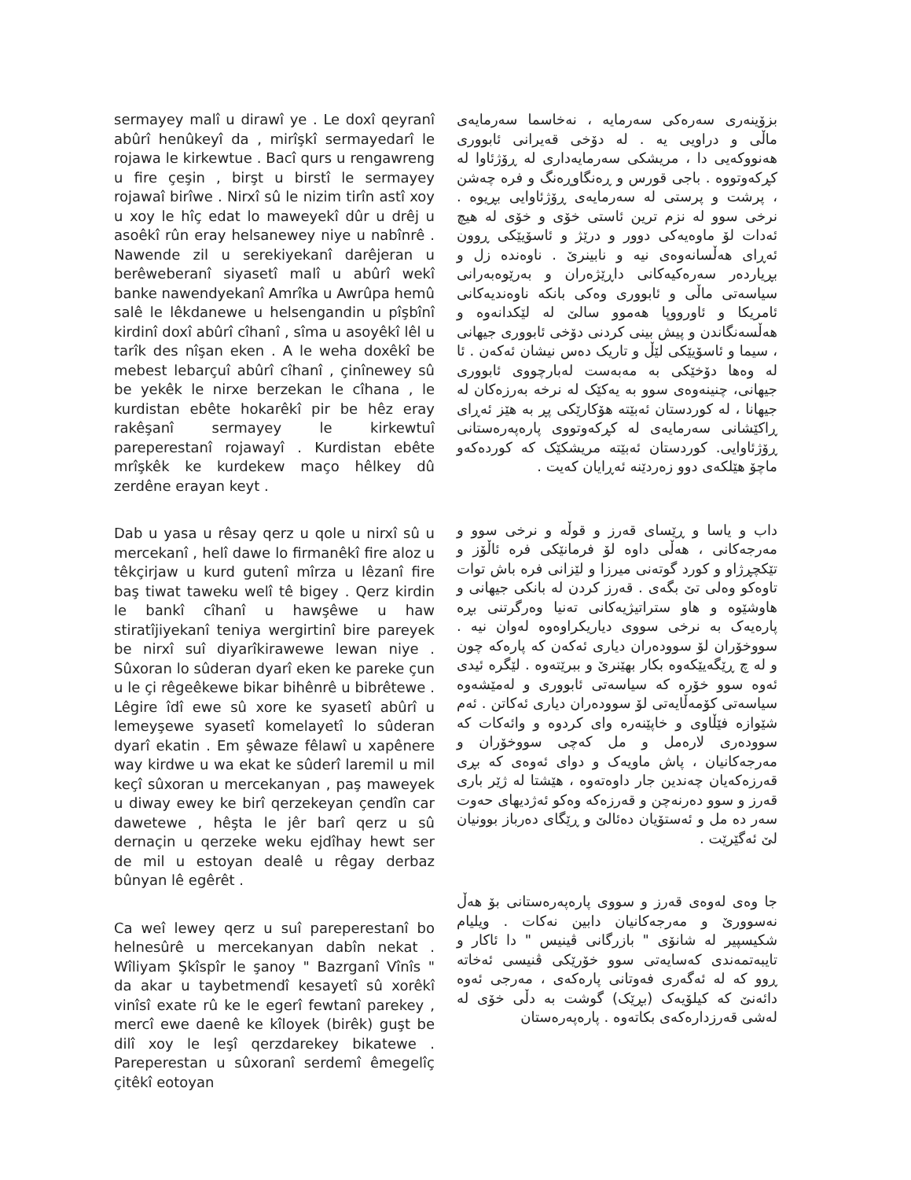sermayey malî u dirawî ye . Le doxî qeyranî abûrî henûkeyî da , mirîşkî sermayedarî le rojawa le kirkewtue . Bacî qurs u rengawreng u fire çeşin , birşt u birstî le sermayey rojawaî birîwe . Nirxî sû le nizim tirîn astî xoy u xoy le hîç edat lo maweyekî dûr u drêj u asoêkî rûn eray helsanewey niye u nabînrê . Nawende zil u serekiyekanî darêjeran u berêweberanî siyasetî malî u abûrî wekî banke nawendyekanî Amrîka u Awrûpa hemû salê le lêkdanewe u helsengandin u pîşbînî kirdinî doxî abûrî cîhanî , sîma u asoyêkî lêl u tarîk des nîşan eken . A le weha doxêkî be mebest lebarçuî abûrî cîhanî , çinînewey sû be yekêk le nirxe berzekan le cîhana , le kurdistan ebête hokarêkî pir be hêz eray rakêşanî sermayey le kirkewtuî pareperestanî rojawayî . Kurdistan ebête mrîşkêk ke kurdekew maço hêlkey dû zerdêne erayan keyt .
Dab u yasa u rêsay qerz u qole u nirxî sû u mercekanî , helî dawe lo firmanêkî fire aloz u têkçirjaw u kurd gutenî mîrza u lêzanî fire baş tiwat taweku welî tê bigey . Qerz kirdin le bankî cîhanî u hawşêwe u haw stiratîjiyekanî teniya wergirtinî bire pareyek be nirxî suî diyarîkirawewe lewan niye . Sûxoran lo sûderan dyarî eken ke pareke çun u le çi rêgeêkewe bikar bihênrê u bibrêtewe . Lêgire îdî ewe sû xore ke syasetî abûrî u lemeyşewe syasetî komelayetî lo sûderan dyarî ekatin . Em şêwaze fêlawî u xapênere way kirdwe u wa ekat ke sûderî laremil u mil keçî sûxoran u mercekanyan , paş maweyek u diway ewey ke birî qerzekeyan çendîn car dawetewe , hêşta le jêr barî qerz u sû dernaçin u qerzeke weku ejdîhay hewt ser de mil u estoyan dealê u rêgay derbaz bûnyan lê egêrêt .
Ca weî lewey qerz u suî pareperestanî bo helnesûrê u mercekanyan dabîn nekat . Wîliyam Şkîspîr le şanoy " Bazrganî Vînîs " da akar u taybetmendî kesayetî sû xorêkî vinîsî exate rû ke le egerî fewtanî parekey , mercî ewe daenê ke kîloyek (birêk) guşt be dilî xoy le leşî qerzdarekey bikatewe . Pareperestan u sûxoranî serdemî êmegelîç çitêkî eotoyan
بزۆینەری سەرەکی سەرمایە ، نەخاسما سەرمایەی ماڵی و دراویی یە . لە دۆخی قەیرانی ئابووری هەنووکەیی دا ، مریشکی سەرمایەداری لە ڕۆژئاوا لە کڕکەوتووە . باجی قورس و ڕەنگاوڕەنگ و فرە چەشن ، پرشت و پرستی لە سەرمایەی ڕۆژئاوایی بڕیوە . نرخی سوو لە نزم ترین ئاستی خۆی و خۆی لە هیچ ئەدات لۆ ماوەیەکی دوور و درێژ و ئاسۆیێکی ڕوون ئەڕای هەڵسانەوەی نیە و نابینرێ . ناوەندە زل و بڕیاردەر سەرەکیەکانی داڕێژەران و بەرێوەبەرانی سیاسەتی ماڵی و ئابووری وەکی بانکە ناوەندیەکانی ئامریکا و ئاورووپا هەموو سالێ لە لێکدانەوە و هەڵسەنگاندن و پیش بینی کردنی دۆخی ئابووری جیهانی ، سیما و ئاسۆیێکی لێڵ و تاریک دەس نیشان ئەکەن . ئا لە وەها دۆخێکی بە مەبەست لەبارچووی ئابووری جیهانی، چنینەوەی سوو بە یەکێک لە نرخە بەرزەکان لە جیهانا ، لە کوردستان ئەبێتە هۆکارێکی پڕ بە هێز ئەڕای ڕاکێشانی سەرمایەی لە کڕکەوتووی پارەپەرەستانی ڕۆژئاوایی. کوردستان ئەبێتە مریشکێک کە کوردەکەو ماچۆ هێلکەی دوو زەردێنە ئەڕایان کەیت .
داب و یاسا و ڕێسای قەرز و قوڵە و نرخی سوو و مەرجەکانی ، هەڵی داوە لۆ فرمانێکی فرە ئاڵۆز و تێکچڕژاو و کورد گوتەنی میرزا و لێزانی فرە باش توات تاوەکو وەلی تێ بگەی . قەرز کردن لە بانکی جیهانی و هاوشێوە و هاو ستراتیژیەکانی تەنیا وەرگرتنی بڕە پارەیەک بە نرخی سووی دیاریکراوەوە لەوان نیە . سووخۆران لۆ سوودەران دیاری ئەکەن کە پارەکە چون و لە چ ڕێگەیێکەوە بکار بهێنرێ و ببرێتەوە . لێگرە ئیدی ئەوە سوو خۆرە کە سیاسەتی ئابووری و لەمێشەوە سیاسەتی کۆمەڵایەتی لۆ سوودەران دیاری ئەکاتن . ئەم شێوازە فێڵاوی و خاپێنەرە وای کردوە و وائەکات کە سوودەری لارەمل و مل کەچی سووخۆران و مەرجەکانیان ، پاش ماویەک و دوای ئەوەی کە بڕی قەرزەکەیان چەندین جار داوەتەوە ، هێشتا لە ژێر باری قەرز و سوو دەرنەچن و قەرزەکە وەکو ئەژدیهای حەوت سەر دە مل و ئەستۆیان دەئالێ و ڕێگای دەرباز بوونیان لێ ئەگێرێت .
جا وەی لەوەی قەرز و سووی پارەپەرەستانی بۆ هەڵ نەسوورێ و مەرجەکانیان دابین نەکات . ویلیام شکیسپیر لە شانۆی " بازرگانی ڤینیس " دا ئاکار و تایبەتمەندی کەسایەتی سوو خۆرێکی ڤنیسی ئەخاتە ڕوو کە لە ئەگەری فەوتانی پارەکەی ، مەرجی ئەوە دائەنێ کە کیلۆیەک (بڕێک) گوشت بە دڵی خۆی لە لەشی قەرزدارەکەی بکاتەوە . پارەپەرەستان